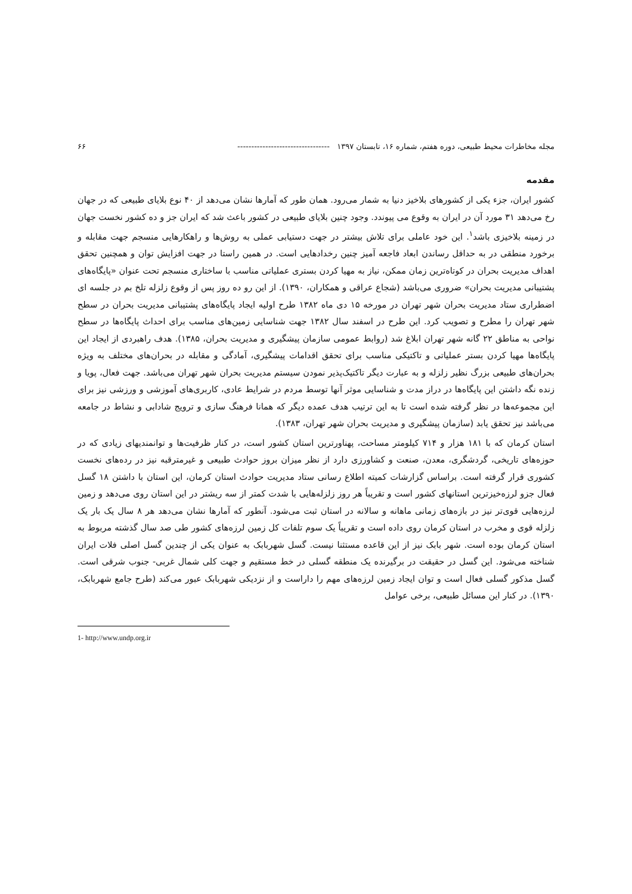مجله مخاطرات محیط طبیعی، دوره هفتم، شماره ۱۶، تابستان ۱۳۹۷ --------------------------------- ۶۶
مقدمه
کشور ایران، جزء یکی از کشورهای بلاخیز دنیا به شمار می‌رود. همان طور که آمارها نشان می‌دهد از ۴۰ نوع بلایای طبیعی که در جهان رخ می‌دهد ۳۱ مورد آن در ایران به وقوع می پیوندد. وجود چنین بلایای طبیعی در کشور باعث شد که ایران جز و ده کشور نخست جهان در زمینه بلاخیزی باشد<sup>۱</sup>. این خود عاملی برای تلاش بیشتر در جهت دستیابی عملی به روش‌ها و راهکارهایی منسجم جهت مقابله و برخورد منطقی در به حداقل رساندن ابعاد فاجعه آمیز چنین رخدادهایی است. در همین راستا در جهت افزایش توان و همچنین تحقق اهداف مدیریت بحران در کوتاه‌ترین زمان ممکن، نیاز به مهیا کردن بستری عملیاتی مناسب با ساختاری منسجم تحت عنوان «پایگاه‌های پشتیبانی مدیریت بحران» ضروری می‌باشد (شجاع عراقی و همکاران، ۱۳۹۰). از این رو ده روز پس از وقوع زلزله تلخ بم در جلسه ای اضطراری ستاد مدیریت بحران شهر تهران در مورخه ۱۵ دی ماه ۱۳۸۲ طرح اولیه ایجاد پایگاه‌های پشتیبانی مدیریت بحران در سطح شهر تهران را مطرح و تصویب کرد. این طرح در اسفند سال ۱۳۸۲ جهت شناسایی زمین‌های مناسب برای احداث پایگاه‌ها در سطح نواحی به مناطق ۲۲ گانه شهر تهران ابلاغ شد (روابط عمومی سازمان پیشگیری و مدیریت بحران، ۱۳۸۵). هدف راهبردی از ایجاد این پایگاه‌ها مهیا کردن بستر عملیاتی و تاکتیکی مناسب برای تحقق اقدامات پیشگیری، آمادگی و مقابله در بحران‌های مختلف به ویژه بحران‌های طبیعی بزرگ نظیر زلزله و به عبارت دیگر تاکتیک‌پذیر نمودن سیستم مدیریت بحران شهر تهران می‌باشد. جهت فعال، پویا و زنده نگه داشتن این پایگاه‌ها در دراز مدت و شناسایی موثر آنها توسط مردم در شرایط عادی، کاربری‌های آموزشی و ورزشی نیز برای این مجموعه‌ها در نظر گرفته شده است تا به این ترتیب هدف عمده دیگر که همانا فرهنگ سازی و ترویج شادابی و نشاط در جامعه می‌باشد نیز تحقق یابد (سازمان پیشگیری و مدیریت بحران شهر تهران، ۱۳۸۳).
استان کرمان که با ۱۸۱ هزار و ۷۱۴ کیلومتر مساحت، پهناورترین استان کشور است، در کنار ظرفیت‌ها و توانمندیهای زیادی که در حوزه‌های تاریخی، گردشگری، معدن، صنعت و کشاورزی دارد از نظر میزان بروز حوادث طبیعی و غیرمترقبه نیز در رده‌های نخست کشوری قرار گرفته است. براساس گزارشات کمیته اطلاع رسانی ستاد مدیریت حوادث استان کرمان، این استان با داشتن ۱۸ گسل فعال جزو لرزه‌خیزترین استانهای کشور است و تقریباً هر روز زلزله‌هایی با شدت کمتر از سه ریشتر در این استان روی می‌دهد و زمین لرزه‌هایی قوی‌تر نیز در بازه‌های زمانی ماهانه و سالانه در استان ثبت می‌شود. آنطور که آمارها نشان می‌دهد هر ۸ سال یک بار یک زلزله قوی و مخرب در استان کرمان روی داده است و تقریباً یک سوم تلفات کل زمین لرزه‌های کشور طی صد سال گذشته مربوط به استان کرمان بوده است. شهر بابک نیز از این قاعده مستثنا نیست. گسل شهربابک به عنوان یکی از چندین گسل اصلی فلات ایران شناخته می‌شود. این گسل در حقیقت در برگیرنده یک منطقه گسلی در خط مستقیم و جهت کلی شمال غربی- جنوب شرقی است. گسل مذکور گسلی فعال است و توان ایجاد زمین لرزه‌های مهم را داراست و از نزدیکی شهربابک عبور می‌کند (طرح جامع شهربابک، ۱۳۹۰). در کنار این مسائل طبیعی، برخی عوامل
1- http://www.undp.org.ir